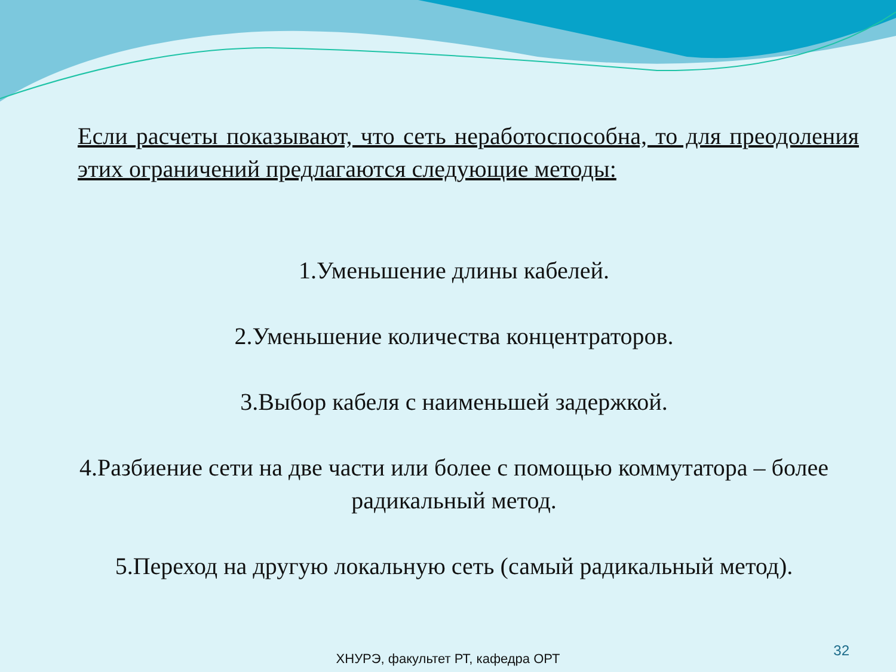Если расчеты показывают, что сеть неработоспособна, то для преодоления этих ограничений предлагаются следующие методы:
1.Уменьшение длины кабелей.
2.Уменьшение количества концентраторов.
3.Выбор кабеля с наименьшей задержкой.
4.Разбиение сети на две части или более с помощью коммутатора – более радикальный метод.
5.Переход на другую локальную сеть (самый радикальный метод).
32
ХНУРЭ, факультет РТ, кафедра ОРТ